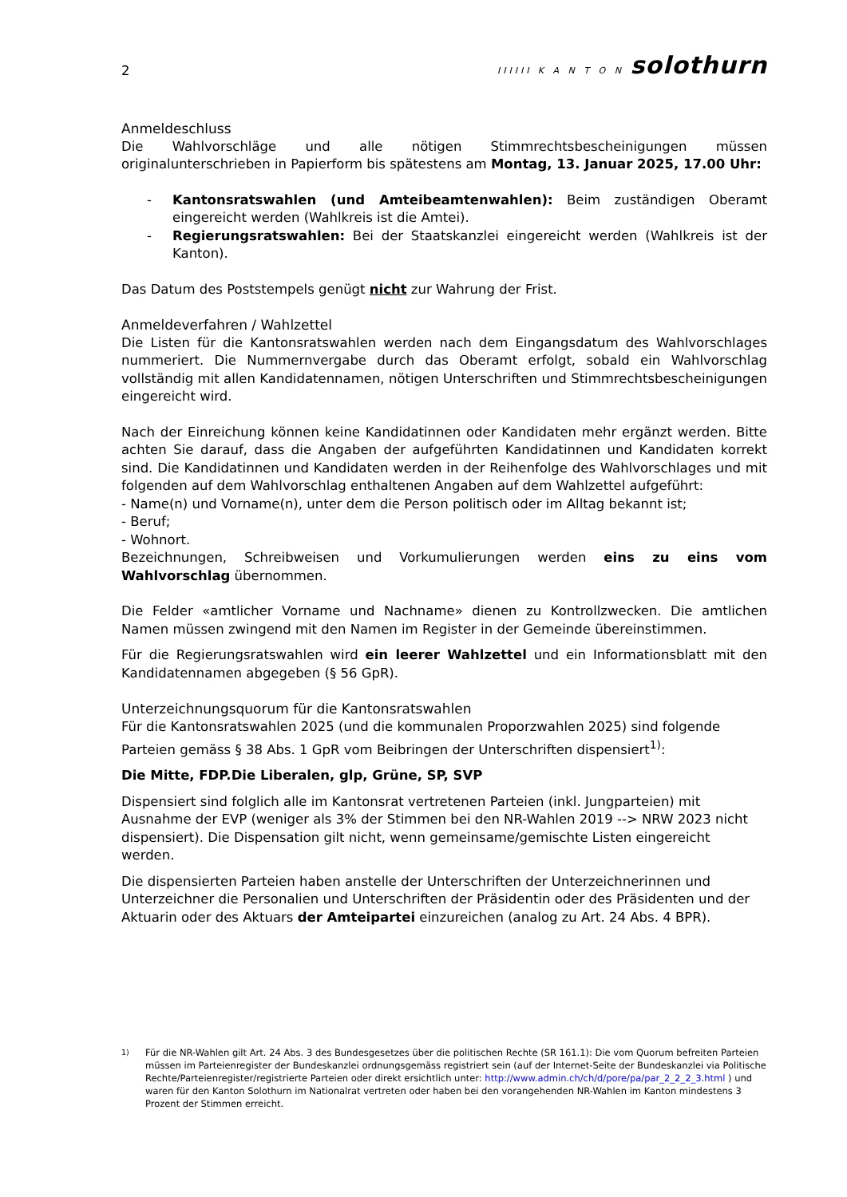2
IIIIII K A N T O N solothurn
Anmeldeschluss
Die Wahlvorschläge und alle nötigen Stimmrechtsbescheinigungen müssen originalunterschrieben in Papierform bis spätestens am Montag, 13. Januar 2025, 17.00 Uhr:
- Kantonsratswahlen (und Amteibeamtenwahlen): Beim zuständigen Oberamt eingereicht werden (Wahlkreis ist die Amtei).
- Regierungsratswahlen: Bei der Staatskanzlei eingereicht werden (Wahlkreis ist der Kanton).
Das Datum des Poststempels genügt nicht zur Wahrung der Frist.
Anmeldeverfahren / Wahlzettel
Die Listen für die Kantonsratswahlen werden nach dem Eingangsdatum des Wahlvorschlages nummeriert. Die Nummernvergabe durch das Oberamt erfolgt, sobald ein Wahlvorschlag vollständig mit allen Kandidatennamen, nötigen Unterschriften und Stimmrechtsbescheinigungen eingereicht wird.
Nach der Einreichung können keine Kandidatinnen oder Kandidaten mehr ergänzt werden. Bitte achten Sie darauf, dass die Angaben der aufgeführten Kandidatinnen und Kandidaten korrekt sind. Die Kandidatinnen und Kandidaten werden in der Reihenfolge des Wahlvorschlages und mit folgenden auf dem Wahlvorschlag enthaltenen Angaben auf dem Wahlzettel aufgeführt:
- Name(n) und Vorname(n), unter dem die Person politisch oder im Alltag bekannt ist;
- Beruf;
- Wohnort.
Bezeichnungen, Schreibweisen und Vorkumulierungen werden eins zu eins vom Wahlvorschlag übernommen.
Die Felder «amtlicher Vorname und Nachname» dienen zu Kontrollzwecken. Die amtlichen Namen müssen zwingend mit den Namen im Register in der Gemeinde übereinstimmen.
Für die Regierungsratswahlen wird ein leerer Wahlzettel und ein Informationsblatt mit den Kandidatennamen abgegeben (§ 56 GpR).
Unterzeichnungsquorum für die Kantonsratswahlen
Für die Kantonsratswahlen 2025 (und die kommunalen Proporzwahlen 2025) sind folgende Parteien gemäss § 38 Abs. 1 GpR vom Beibringen der Unterschriften dispensiert<sup>1)</sup>:
Die Mitte, FDP.Die Liberalen, glp, Grüne, SP, SVP
Dispensiert sind folglich alle im Kantonsrat vertretenen Parteien (inkl. Jungparteien) mit Ausnahme der EVP (weniger als 3% der Stimmen bei den NR-Wahlen 2019 --> NRW 2023 nicht dispensiert). Die Dispensation gilt nicht, wenn gemeinsame/gemischte Listen eingereicht werden.
Die dispensierten Parteien haben anstelle der Unterschriften der Unterzeichnerinnen und Unterzeichner die Personalien und Unterschriften der Präsidentin oder des Präsidenten und der Aktuarin oder des Aktuars der Amteipartei einzureichen (analog zu Art. 24 Abs. 4 BPR).
<sup>1)</sup> Für die NR-Wahlen gilt Art. 24 Abs. 3 des Bundesgesetzes über die politischen Rechte (SR 161.1): Die vom Quorum befreiten Parteien müssen im Parteienregister der Bundeskanzlei ordnungsgemäss registriert sein (auf der Internet-Seite der Bundeskanzlei via Politische Rechte/Parteienregister/registrierte Parteien oder direkt ersichtlich unter: http://www.admin.ch/ch/d/pore/pa/par_2_2_2_3.html ) und waren für den Kanton Solothurn im Nationalrat vertreten oder haben bei den vorangehenden NR-Wahlen im Kanton mindestens 3 Prozent der Stimmen erreicht.